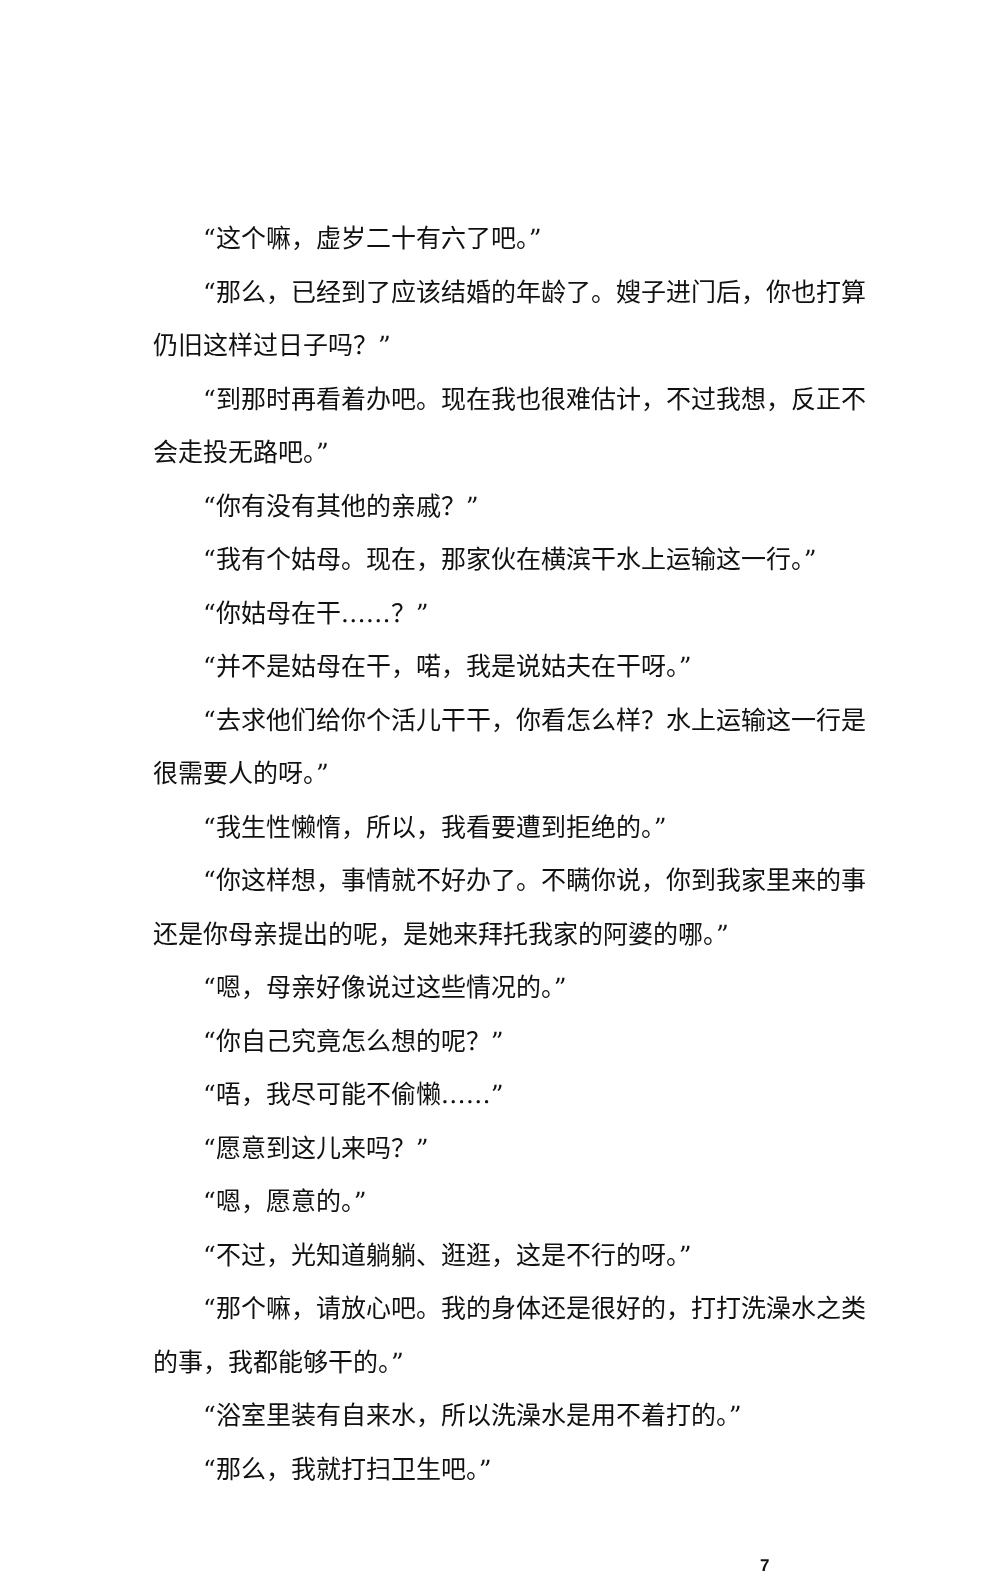“这个嘛，虚岁二十有六了吧。”
“那么，已经到了应该结婚的年龄了。嫂子进门后，你也打算仍旧这样过日子吗？”
“到那时再看着办吧。现在我也很难估计，不过我想，反正不会走投无路吧。”
“你有没有其他的亲戚？”
“我有个姑母。现在，那家伙在横滨干水上运输这一行。”
“你姑母在干……？”
“并不是姑母在干，喏，我是说姑夫在干呀。”
“去求他们给你个活儿干干，你看怎么样？水上运输这一行是很需要人的呀。”
“我生性懒惰，所以，我看要遭到拒绝的。”
“你这样想，事情就不好办了。不瞒你说，你到我家里来的事还是你母亲提出的呢，是她来拜托我家的阿婆的哪。”
“嗯，母亲好像说过这些情况的。”
“你自己究竟怎么想的呢？”
“唔，我尽可能不偷懒……”
“愿意到这儿来吗？”
“嗯，愿意的。”
“不过，光知道躺躺、逛逛，这是不行的呀。”
“那个嘛，请放心吧。我的身体还是很好的，打打洗澡水之类的事，我都能够干的。”
“浴室里装有自来水，所以洗澡水是用不着打的。”
“那么，我就打扫卫生吧。”
7